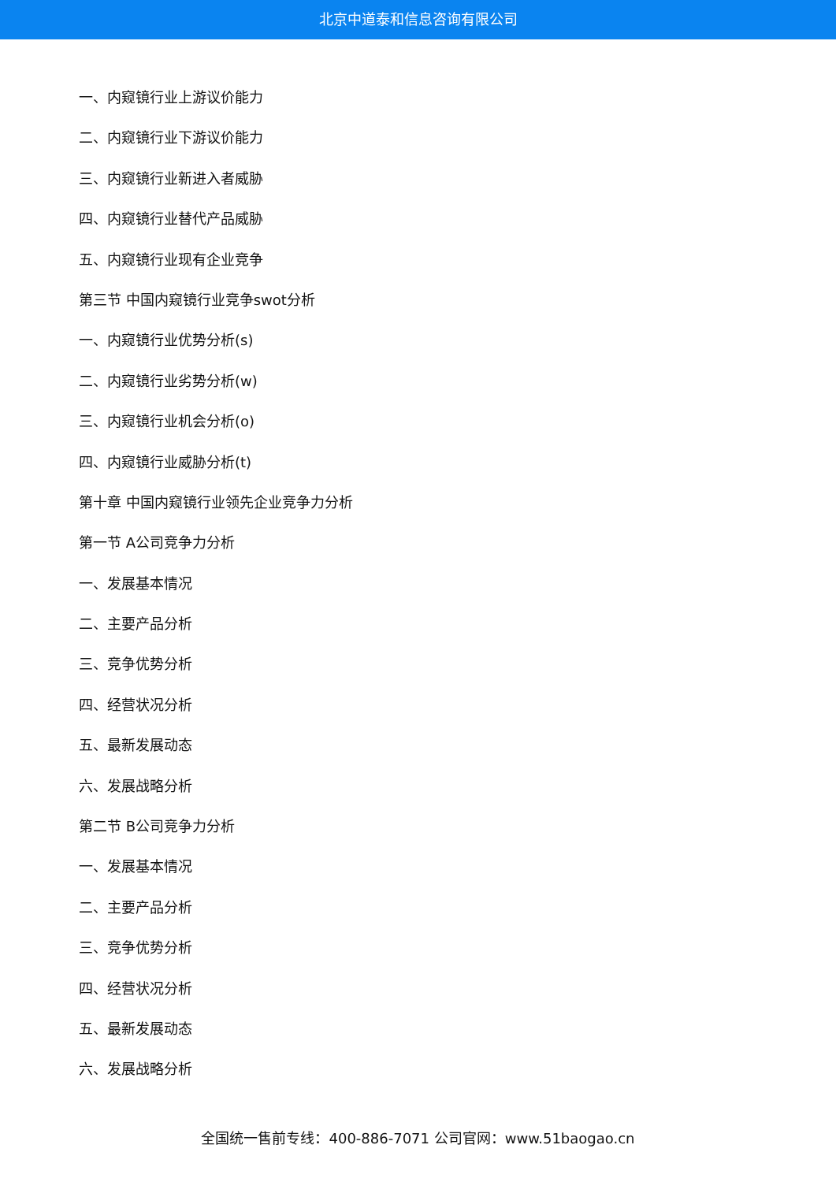北京中道泰和信息咨询有限公司
一、内窥镜行业上游议价能力
二、内窥镜行业下游议价能力
三、内窥镜行业新进入者威胁
四、内窥镜行业替代产品威胁
五、内窥镜行业现有企业竞争
第三节 中国内窥镜行业竞争swot分析
一、内窥镜行业优势分析(s)
二、内窥镜行业劣势分析(w)
三、内窥镜行业机会分析(o)
四、内窥镜行业威胁分析(t)
第十章 中国内窥镜行业领先企业竞争力分析
第一节 A公司竞争力分析
一、发展基本情况
二、主要产品分析
三、竞争优势分析
四、经营状况分析
五、最新发展动态
六、发展战略分析
第二节 B公司竞争力分析
一、发展基本情况
二、主要产品分析
三、竞争优势分析
四、经营状况分析
五、最新发展动态
六、发展战略分析
全国统一售前专线：400-886-7071 公司官网：www.51baogao.cn